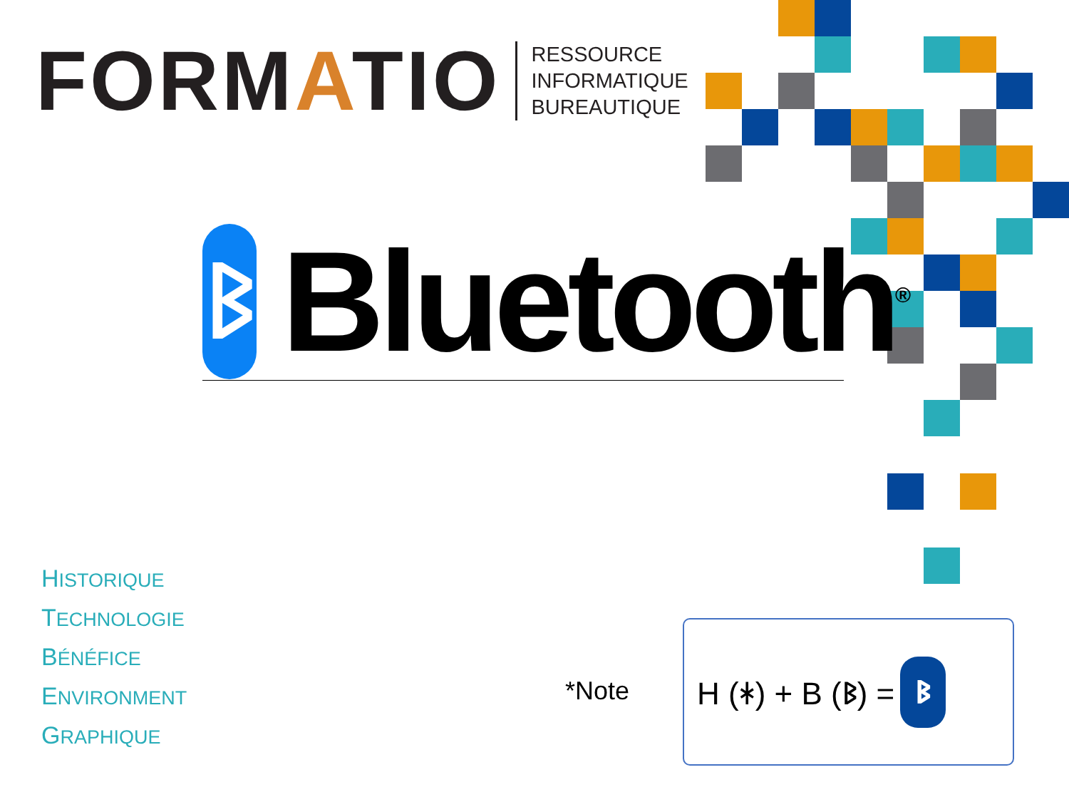FORMATIO
RESSOURCE
INFORMATIQUE
BUREAUTIQUE
ᛒ
Bluetooth<sup>®</sup>
HISTORIQUE
TECHNOLOGIE
BÉNÉFICE
ENVIRONMENT
GRAPHIQUE
*Note
H (ᚼ) + B (ᛒ) = ᛒ